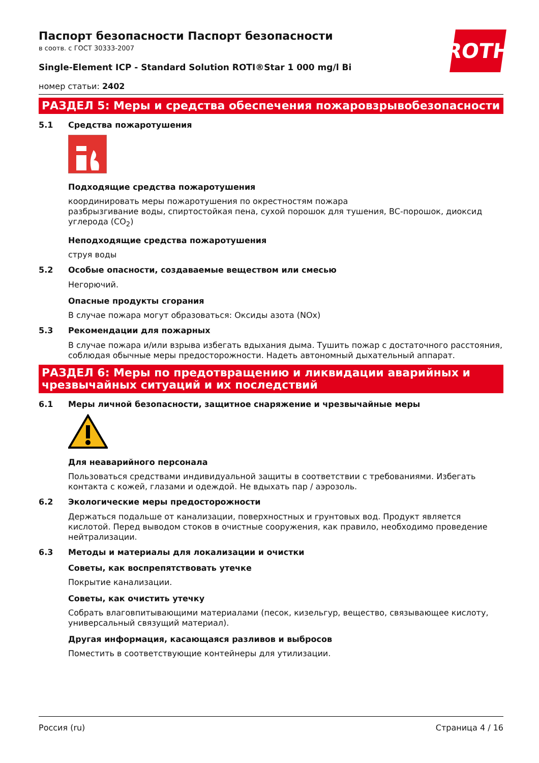ROTH
Паспорт безопасности Паспорт безопасности
в соотв. с ГОСТ 30333-2007
Single-Element ICP - Standard Solution ROTI®Star 1 000 mg/l Bi
номер статьи: 2402
РАЗДЕЛ 5: Меры и средства обеспечения пожаровзрывобезопасности
5.1 Средства пожаротушения
Подходящие средства пожаротушения
координировать меры пожаротушения по окрестностям пожара
разбрызгивание воды, спиртостойкая пена, сухой порошок для тушения, BC-порошок, диоксид углерода (CO<sub>2</sub>)
Неподходящие средства пожаротушения
струя воды
5.2 Особые опасности, создаваемые веществом или смесью
Негорючий.
Опасные продукты сгорания
В случае пожара могут образоваться: Оксиды азота (NOx)
5.3 Рекомендации для пожарных
В случае пожара и/или взрыва избегать вдыхания дыма. Тушить пожар с достаточного расстояния, соблюдая обычные меры предосторожности. Надеть автономный дыхательный аппарат.
РАЗДЕЛ 6: Меры по предотвращению и ликвидации аварийных и чрезвычайных ситуаций и их последствий
6.1 Меры личной безопасности, защитное снаряжение и чрезвычайные меры
Для неаварийного персонала
Пользоваться средствами индивидуальной защиты в соответствии с требованиями. Избегать контакта с кожей, глазами и одеждой. Не вдыхать пар / аэрозоль.
6.2 Экологические меры предосторожности
Держаться подальше от канализации, поверхностных и грунтовых вод. Продукт является кислотой. Перед выводом стоков в очистные сооружения, как правило, необходимо проведение нейтрализации.
6.3 Методы и материалы для локализации и очистки
Советы, как воспрепятствовать утечке
Покрытие канализации.
Советы, как очистить утечку
Собрать влаговпитывающими материалами (песок, кизельгур, вещество, связывающее кислоту, универсальный связущий материал).
Другая информация, касающаяся разливов и выбросов
Поместить в соответствующие контейнеры для утилизации.
Россия (ru) Страница 4 / 16